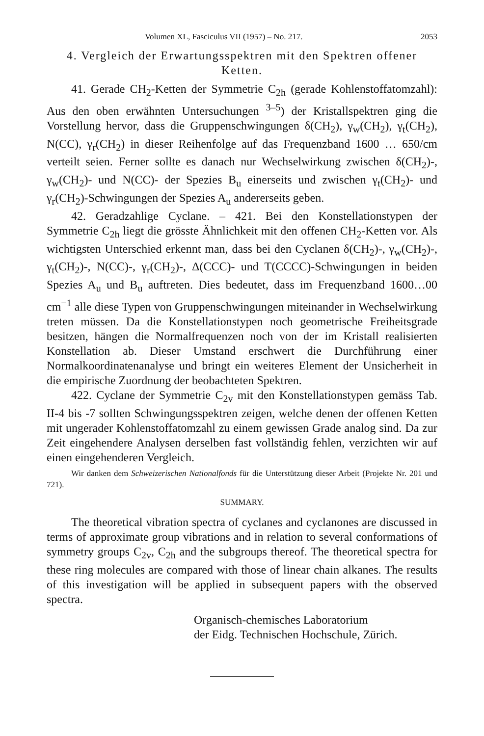Volumen XL, Fasciculus VII (1957) – No. 217. 2053
4. Vergleich der Erwartungsspektren mit den Spektren offener Ketten.
41. Gerade CH<sub>2</sub>-Ketten der Symmetrie C<sub>2h</sub> (gerade Kohlenstoffatomzahl): Aus den oben erwähnten Untersuchungen <sup>3–5</sup>) der Kristallspektren ging die Vorstellung hervor, dass die Gruppenschwingungen δ(CH<sub>2</sub>), γ<sub>w</sub>(CH<sub>2</sub>), γ<sub>t</sub>(CH<sub>2</sub>), N(CC), γ<sub>r</sub>(CH<sub>2</sub>) in dieser Reihenfolge auf das Frequenzband 1600 … 650/cm verteilt seien. Ferner sollte es danach nur Wechselwirkung zwischen δ(CH<sub>2</sub>)-, γ<sub>w</sub>(CH<sub>2</sub>)- und N(CC)- der Spezies B<sub>u</sub> einerseits und zwischen γ<sub>t</sub>(CH<sub>2</sub>)- und γ<sub>r</sub>(CH<sub>2</sub>)-Schwingungen der Spezies A<sub>u</sub> andererseits geben.
42. Geradzahlige Cyclane. – 421. Bei den Konstellationstypen der Symmetrie C<sub>2h</sub> liegt die grösste Ähnlichkeit mit den offenen CH<sub>2</sub>-Ketten vor. Als wichtigsten Unterschied erkennt man, dass bei den Cyclanen δ(CH<sub>2</sub>)-, γ<sub>w</sub>(CH<sub>2</sub>)-, γ<sub>t</sub>(CH<sub>2</sub>)-, N(CC)-, γ<sub>r</sub>(CH<sub>2</sub>)-, Δ(CCC)- und T(CCCC)-Schwingungen in beiden Spezies A<sub>u</sub> und B<sub>u</sub> auftreten. Dies bedeutet, dass im Frequenzband 1600…00 cm<sup>−1</sup> alle diese Typen von Gruppenschwingungen miteinander in Wechselwirkung treten müssen. Da die Konstellationstypen noch geometrische Freiheitsgrade besitzen, hängen die Normalfrequenzen noch von der im Kristall realisierten Konstellation ab. Dieser Umstand erschwert die Durchführung einer Normalkoordinatenanalyse und bringt ein weiteres Element der Unsicherheit in die empirische Zuordnung der beobachteten Spektren.
422. Cyclane der Symmetrie C<sub>2v</sub> mit den Konstellationstypen gemäss Tab. II-4 bis -7 sollten Schwingungsspektren zeigen, welche denen der offenen Ketten mit ungerader Kohlenstoffatomzahl zu einem gewissen Grade analog sind. Da zur Zeit eingehendere Analysen derselben fast vollständig fehlen, verzichten wir auf einen eingehenderen Vergleich.
Wir danken dem Schweizerischen Nationalfonds für die Unterstützung dieser Arbeit (Projekte Nr. 201 und 721).
SUMMARY.
The theoretical vibration spectra of cyclanes and cyclanones are discussed in terms of approximate group vibrations and in relation to several conformations of symmetry groups C<sub>2v</sub>, C<sub>2h</sub> and the subgroups thereof. The theoretical spectra for these ring molecules are compared with those of linear chain alkanes. The results of this investigation will be applied in subsequent papers with the observed spectra.
Organisch-chemisches Laboratorium
der Eidg. Technischen Hochschule, Zürich.